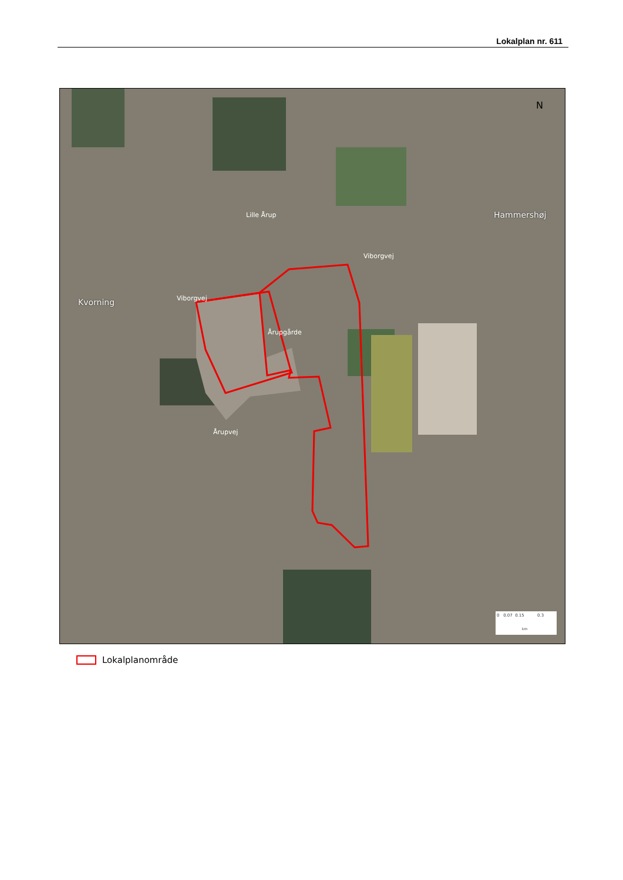Lokalplan nr. 611
Lokalplanområde
N
Hammershøj
Kvorning Viborgvej
Viborgvej
Lille Årup
Årupgårde
Årupvej
0 0.07 0.15 0.3
km